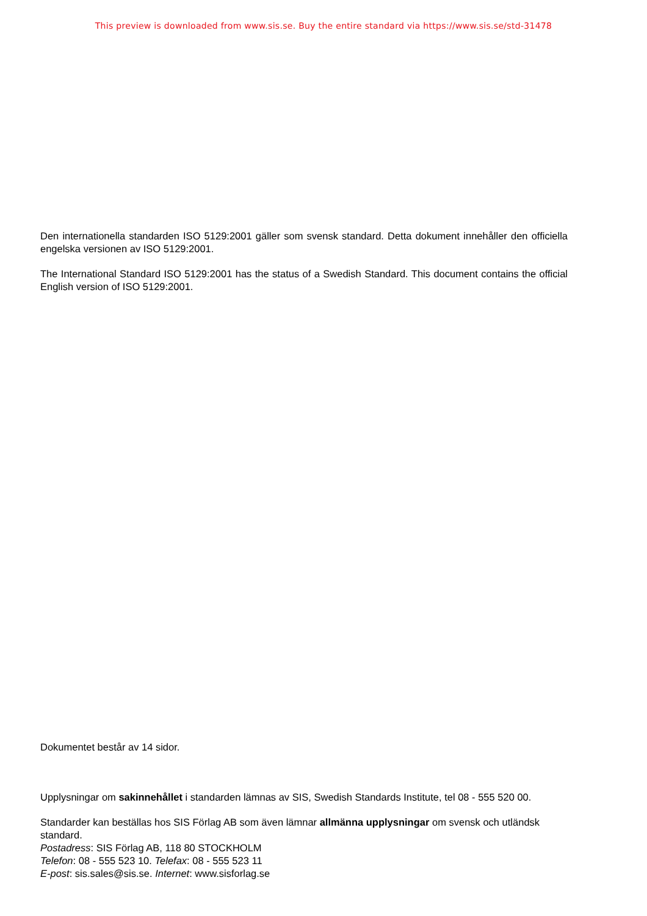This preview is downloaded from www.sis.se. Buy the entire standard via https://www.sis.se/std-31478
Den internationella standarden ISO 5129:2001 gäller som svensk standard. Detta dokument innehåller den officiella engelska versionen av ISO 5129:2001.
The International Standard ISO 5129:2001 has the status of a Swedish Standard. This document contains the official English version of ISO 5129:2001.
Dokumentet består av 14 sidor.
Upplysningar om sakinnehållet i standarden lämnas av SIS, Swedish Standards Institute, tel 08 - 555 520 00.
Standarder kan beställas hos SIS Förlag AB som även lämnar allmänna upplysningar om svensk och utländsk standard.
Postadress: SIS Förlag AB, 118 80 STOCKHOLM
Telefon: 08 - 555 523 10. Telefax: 08 - 555 523 11
E-post: sis.sales@sis.se. Internet: www.sisforlag.se